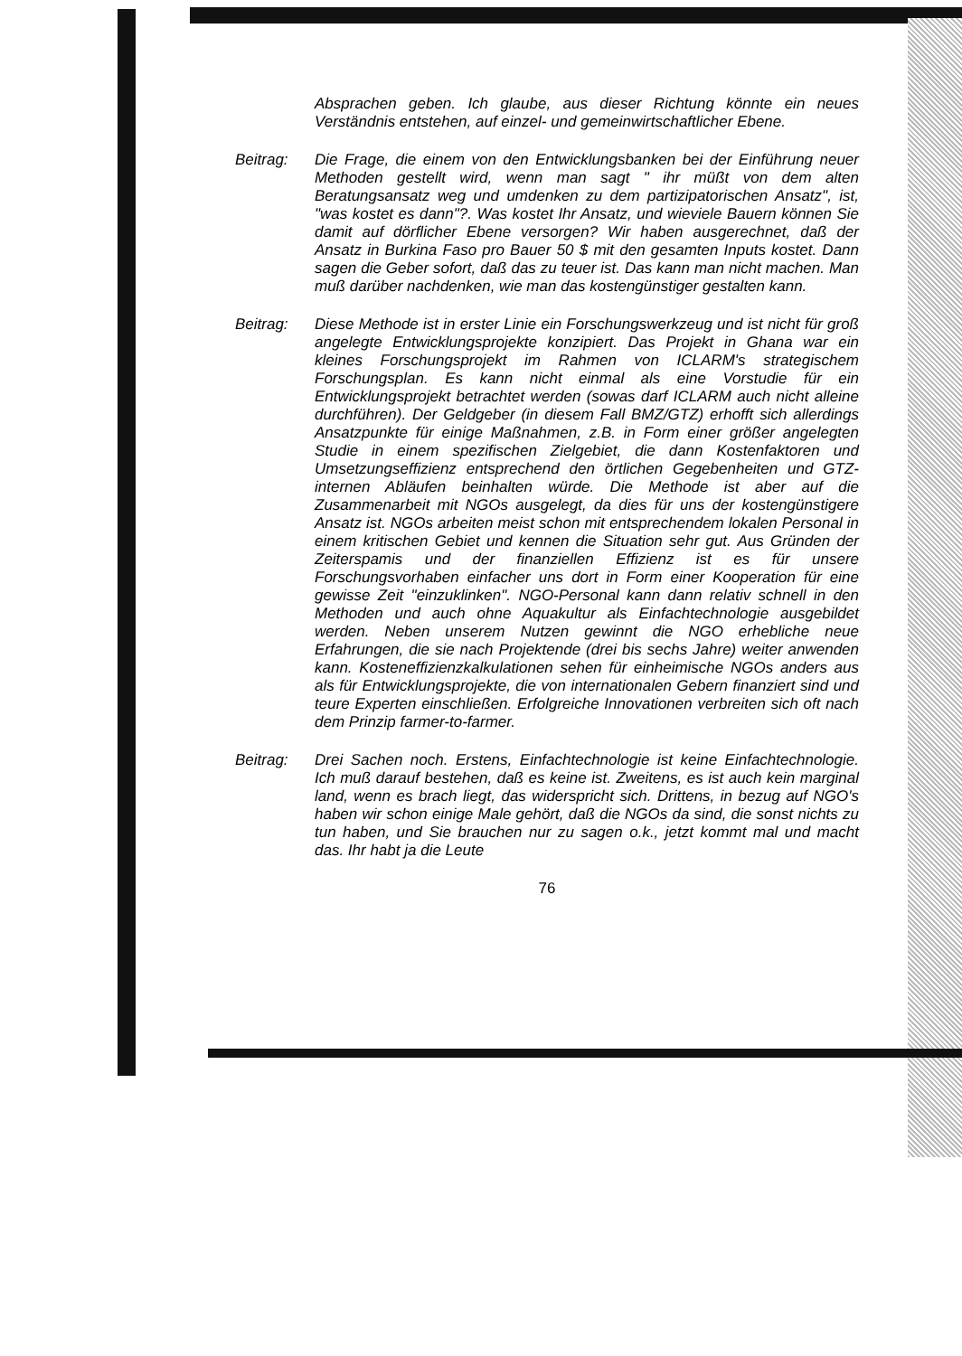Absprachen geben. Ich glaube, aus dieser Richtung könnte ein neues Verständnis entstehen, auf einzel- und gemeinwirtschaftlicher Ebene.
Beitrag: Die Frage, die einem von den Entwicklungsbanken bei der Einführung neuer Methoden gestellt wird, wenn man sagt " ihr müßt von dem alten Beratungsansatz weg und umdenken zu dem partizipatorischen Ansatz", ist, "was kostet es dann"?. Was kostet Ihr Ansatz, und wieviele Bauern können Sie damit auf dörflicher Ebene versorgen? Wir haben ausgerechnet, daß der Ansatz in Burkina Faso pro Bauer 50 $ mit den gesamten Inputs kostet. Dann sagen die Geber sofort, daß das zu teuer ist. Das kann man nicht machen. Man muß darüber nachdenken, wie man das kostengünstiger gestalten kann.
Beitrag: Diese Methode ist in erster Linie ein Forschungswerkzeug und ist nicht für groß angelegte Entwicklungsprojekte konzipiert. Das Projekt in Ghana war ein kleines Forschungsprojekt im Rahmen von ICLARM's strategischem Forschungsplan. Es kann nicht einmal als eine Vorstudie für ein Entwicklungsprojekt betrachtet werden (sowas darf ICLARM auch nicht alleine durchführen). Der Geldgeber (in diesem Fall BMZ/GTZ) erhofft sich allerdings Ansatzpunkte für einige Maßnahmen, z.B. in Form einer größer angelegten Studie in einem spezifischen Zielgebiet, die dann Kostenfaktoren und Umsetzungseffizienz entsprechend den örtlichen Gegebenheiten und GTZ-internen Abläufen beinhalten würde. Die Methode ist aber auf die Zusammenarbeit mit NGOs ausgelegt, da dies für uns der kostengünstigere Ansatz ist. NGOs arbeiten meist schon mit entsprechendem lokalen Personal in einem kritischen Gebiet und kennen die Situation sehr gut. Aus Gründen der Zeiterspamis und der finanziellen Effizienz ist es für unsere Forschungsvorhaben einfacher uns dort in Form einer Kooperation für eine gewisse Zeit "einzuklinken". NGO-Personal kann dann relativ schnell in den Methoden und auch ohne Aquakultur als Einfachtechnologie ausgebildet werden. Neben unserem Nutzen gewinnt die NGO erhebliche neue Erfahrungen, die sie nach Projektende (drei bis sechs Jahre) weiter anwenden kann. Kosteneffizienzkalkulationen sehen für einheimische NGOs anders aus als für Entwicklungsprojekte, die von internationalen Gebern finanziert sind und teure Experten einschließen. Erfolgreiche Innovationen verbreiten sich oft nach dem Prinzip farmer-to-farmer.
Beitrag: Drei Sachen noch. Erstens, Einfachtechnologie ist keine Einfachtechnologie. Ich muß darauf bestehen, daß es keine ist. Zweitens, es ist auch kein marginal land, wenn es brach liegt, das widerspricht sich. Drittens, in bezug auf NGO's haben wir schon einige Male gehört, daß die NGOs da sind, die sonst nichts zu tun haben, und Sie brauchen nur zu sagen o.k., jetzt kommt mal und macht das. Ihr habt ja die Leute
76